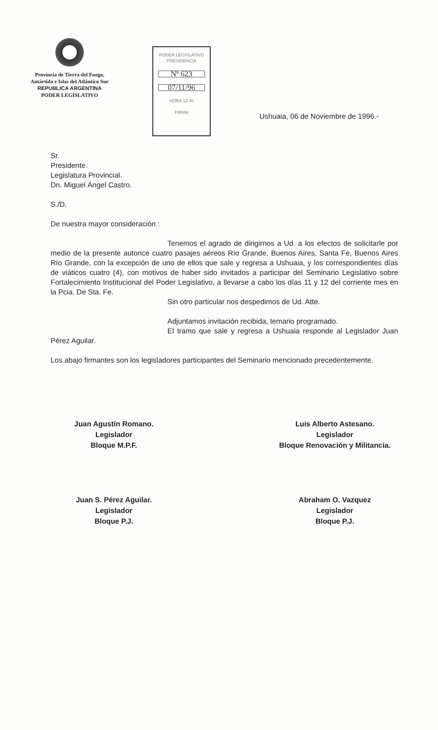Provincia de Tierra del Fuego,
Antártida e Islas del Atlántico Sur
REPUBLICA ARGENTINA
PODER LEGISLATIVO
PODER LEGISLATIVO
PRESIDENCIA
Nº 623
07/11/96
HORA 13 40
FIRMA
Ushuaia, 06 de Noviembre de 1996.-
Sr.
Presidente.
Legislatura Provincial.
Dn. Miguel Ángel Castro.
S./D.
De nuestra mayor consideración :
Tenemos el agrado de dirigirnos a Ud. a los efectos de solicitarle por medio de la presente autorice cuatro pasajes aéreos Río Grande, Buenos Aires, Santa Fe, Buenos Aires Río Grande, con la excepción de uno de ellos que sale y regresa a Ushuaia, y los correspondientes días de viáticos cuatro (4), con motivos de haber sido invitados a participar del Seminario Legislativo sobre Fortalecimiento Institucional del Poder Legislativo, a llevarse a cabo los días 11 y 12 del corriente mes en la Pcia. De Sta. Fe.
Sin otro particular nos despedimos de Ud. Atte.
Adjuntamos invitación recibida, temario programado.
El tramo que sale y regresa a Ushuaia responde al Legislador Juan Pérez Aguilar.
Los abajo firmantes son los legisladores participantes del Seminario mencionado precedentemente.
Juan Agustín Romano.
Legislador
Bloque M.P.F.
Luis Alberto Astesano.
Legislador
Bloque Renovación y Militancia.
Juan S. Pérez Aguilar.
Legislador
Bloque P.J.
Abraham O. Vazquez
Legislador
Bloque P.J.